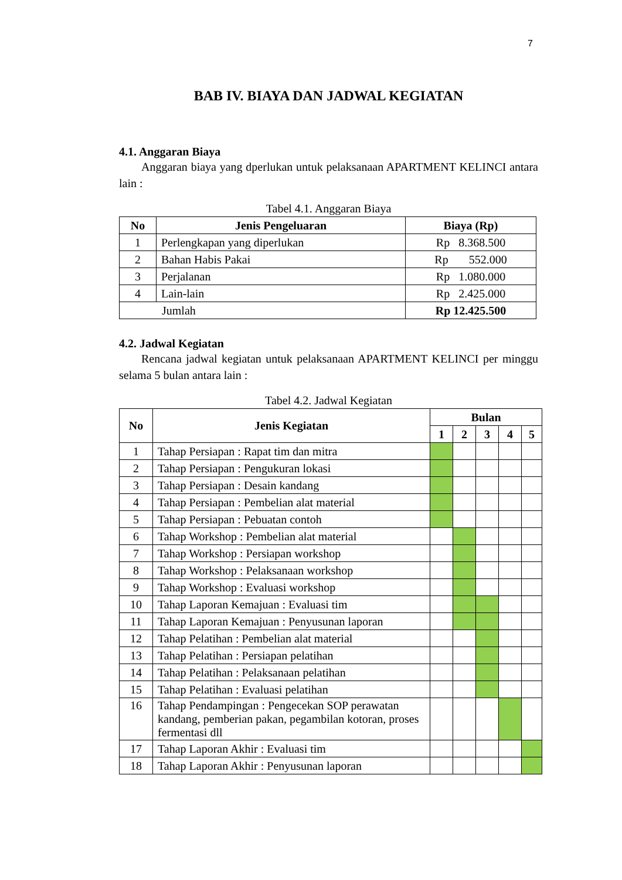7
BAB IV. BIAYA DAN JADWAL KEGIATAN
4.1. Anggaran Biaya
Anggaran biaya yang dperlukan untuk pelaksanaan APARTMENT KELINCI antara lain :
Tabel 4.1. Anggaran Biaya
| No | Jenis Pengeluaran | Biaya (Rp) |
| --- | --- | --- |
| 1 | Perlengkapan yang diperlukan | Rp 8.368.500 |
| 2 | Bahan Habis Pakai | Rp 552.000 |
| 3 | Perjalanan | Rp 1.080.000 |
| 4 | Lain-lain | Rp 2.425.000 |
| Jumlah | | Rp 12.425.500 |
4.2. Jadwal Kegiatan
Rencana jadwal kegiatan untuk pelaksanaan APARTMENT KELINCI per minggu selama 5 bulan antara lain :
Tabel 4.2. Jadwal Kegiatan
| No | Jenis Kegiatan | Bulan | | | | |
| --- | --- | --- | --- | --- | --- | --- |
| | | 1 | 2 | 3 | 4 | 5 |
| 1 | Tahap Persiapan : Rapat tim dan mitra | | | | | |
| 2 | Tahap Persiapan : Pengukuran lokasi | | | | | |
| 3 | Tahap Persiapan : Desain kandang | | | | | |
| 4 | Tahap Persiapan : Pembelian alat material | | | | | |
| 5 | Tahap Persiapan : Pebuatan contoh | | | | | |
| 6 | Tahap Workshop : Pembelian alat material | | | | | |
| 7 | Tahap Workshop : Persiapan workshop | | | | | |
| 8 | Tahap Workshop : Pelaksanaan workshop | | | | | |
| 9 | Tahap Workshop : Evaluasi workshop | | | | | |
| 10 | Tahap Laporan Kemajuan : Evaluasi tim | | | | | |
| 11 | Tahap Laporan Kemajuan : Penyusunan laporan | | | | | |
| 12 | Tahap Pelatihan : Pembelian alat material | | | | | |
| 13 | Tahap Pelatihan : Persiapan pelatihan | | | | | |
| 14 | Tahap Pelatihan : Pelaksanaan pelatihan | | | | | |
| 15 | Tahap Pelatihan : Evaluasi pelatihan | | | | | |
| 16 | Tahap Pendampingan : Pengecekan SOP perawatan kandang, pemberian pakan, pegambilan kotoran, proses fermentasi dll | | | | | |
| 17 | Tahap Laporan Akhir : Evaluasi tim | | | | | |
| 18 | Tahap Laporan Akhir : Penyusunan laporan | | | | | |